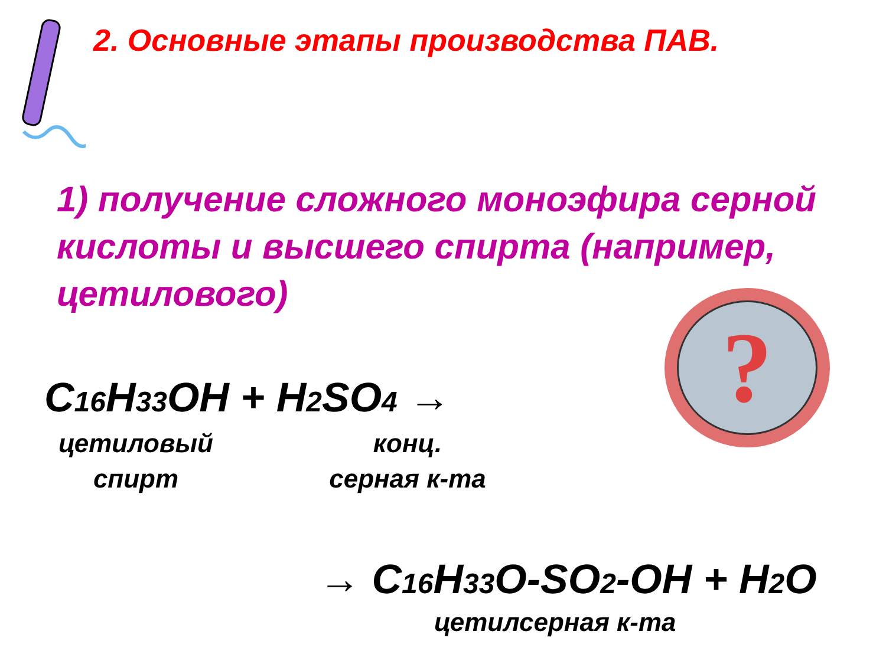2. Основные этапы производства ПАВ.
1) получение сложного моноэфира серной кислоты и высшего спирта (например, цетилового)
C16 H33 OH + H2 SO4 →
цетиловый
спирт
конц.
серная к-та
→ C16 H33 O-SO2-OH + H2 O
цетилсерная к-та
?